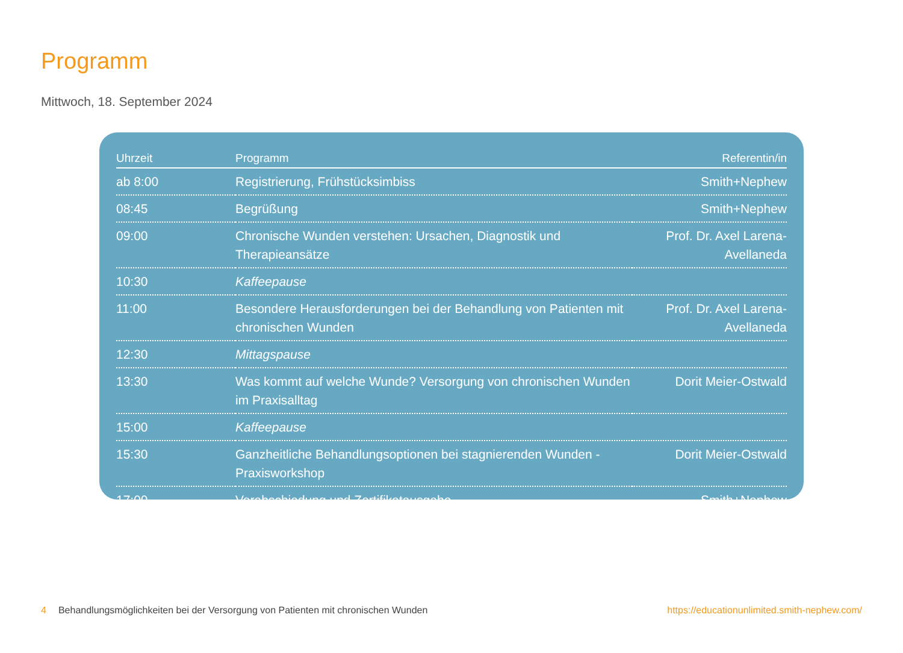Programm
Mittwoch, 18. September 2024
| Uhrzeit | Programm | Referentin/in |
| --- | --- | --- |
| ab 8:00 | Registrierung, Frühstücksimbiss | Smith+Nephew |
| 08:45 | Begrüßung | Smith+Nephew |
| 09:00 | Chronische Wunden verstehen: Ursachen, Diagnostik und Therapieansätze | Prof. Dr. Axel Larena-Avellaneda |
| 10:30 | Kaffeepause | |
| 11:00 | Besondere Herausforderungen bei der Behandlung von Patienten mit chronischen Wunden | Prof. Dr. Axel Larena-Avellaneda |
| 12:30 | Mittagspause | |
| 13:30 | Was kommt auf welche Wunde? Versorgung von chronischen Wunden im Praxisalltag | Dorit Meier-Ostwald |
| 15:00 | Kaffeepause | |
| 15:30 | Ganzheitliche Behandlungsoptionen bei stagnierenden Wunden - Praxisworkshop | Dorit Meier-Ostwald |
| 17:00 | Verabschiedung und Zertifikatausgabe | Smith+Nephew |
4 Behandlungsmöglichkeiten bei der Versorgung von Patienten mit chronischen Wunden https://educationunlimited.smith-nephew.com/